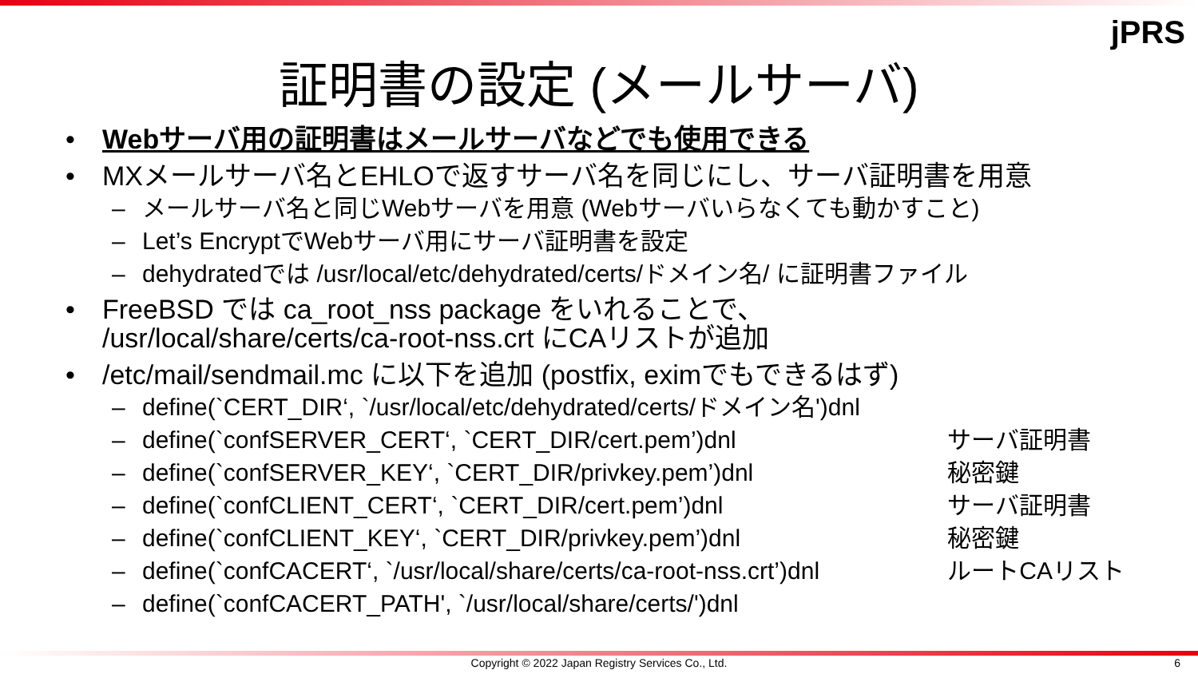jPRS
証明書の設定 (メールサーバ)
• Webサーバ用の証明書はメールサーバなどでも使用できる
• MXメールサーバ名とEHLOで返すサーバ名を同じにし、サーバ証明書を用意
– メールサーバ名と同じWebサーバを用意 (Webサーバいらなくても動かすこと)
– Let’s EncryptでWebサーバ用にサーバ証明書を設定
– dehydratedでは /usr/local/etc/dehydrated/certs/ドメイン名/ に証明書ファイル
• FreeBSD では ca_root_nss package をいれることで、
/usr/local/share/certs/ca-root-nss.crt にCAリストが追加
• /etc/mail/sendmail.mc に以下を追加 (postfix, eximでもできるはず)
– define(`CERT_DIR‘, `/usr/local/etc/dehydrated/certs/ドメイン名')dnl
– define(`confSERVER_CERT‘, `CERT_DIR/cert.pem’)dnl サーバ証明書
– define(`confSERVER_KEY‘, `CERT_DIR/privkey.pem’)dnl 秘密鍵
– define(`confCLIENT_CERT‘, `CERT_DIR/cert.pem’)dnl サーバ証明書
– define(`confCLIENT_KEY‘, `CERT_DIR/privkey.pem’)dnl 秘密鍵
– define(`confCACERT‘, `/usr/local/share/certs/ca-root-nss.crt’)dnl ルートCAリスト
– define(`confCACERT_PATH', `/usr/local/share/certs/')dnl
Copyright © 2022 Japan Registry Services Co., Ltd. 6